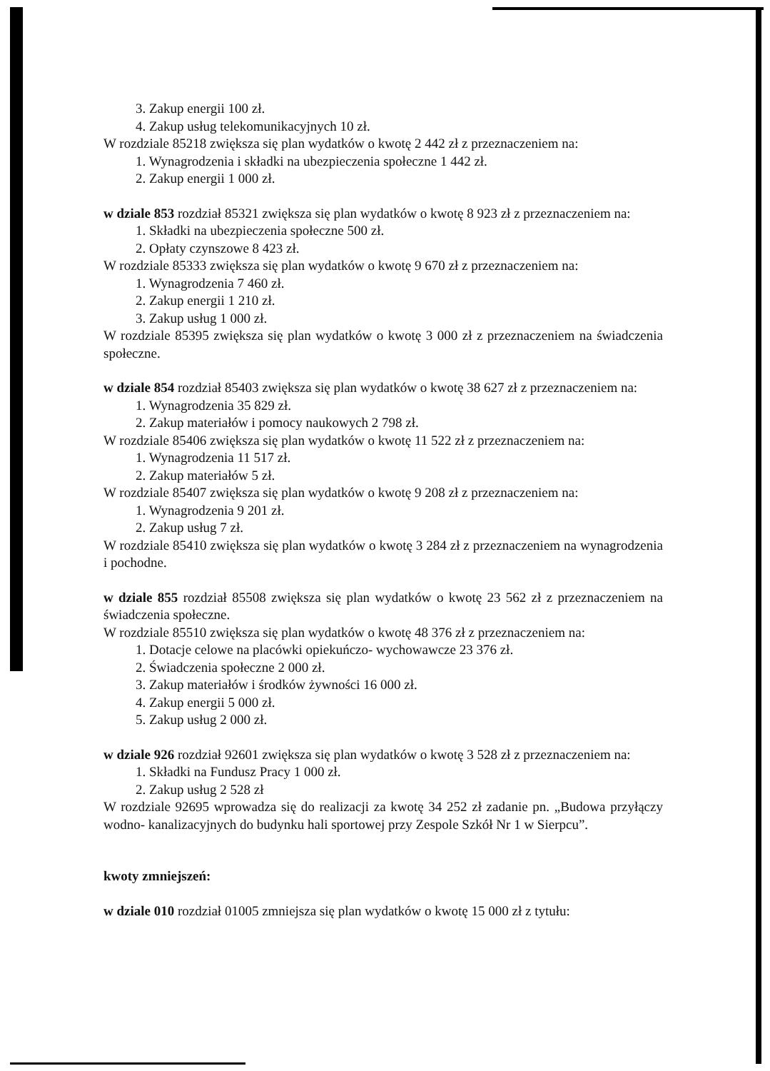3. Zakup energii 100 zł.
4. Zakup usług telekomunikacyjnych 10 zł.
W rozdziale 85218 zwiększa się plan wydatków o kwotę 2 442 zł z przeznaczeniem na:
1. Wynagrodzenia i składki na ubezpieczenia społeczne 1 442 zł.
2. Zakup energii 1 000 zł.
w dziale 853 rozdział 85321 zwiększa się plan wydatków o kwotę 8 923 zł z przeznaczeniem na:
1. Składki na ubezpieczenia społeczne 500 zł.
2. Opłaty czynszowe 8 423 zł.
W rozdziale 85333 zwiększa się plan wydatków o kwotę 9 670 zł z przeznaczeniem na:
1. Wynagrodzenia 7 460 zł.
2. Zakup energii 1 210 zł.
3. Zakup usług 1 000 zł.
W rozdziale 85395 zwiększa się plan wydatków o kwotę 3 000 zł z przeznaczeniem na świadczenia społeczne.
w dziale 854 rozdział 85403 zwiększa się plan wydatków o kwotę 38 627 zł z przeznaczeniem na:
1. Wynagrodzenia 35 829 zł.
2. Zakup materiałów i pomocy naukowych 2 798 zł.
W rozdziale 85406 zwiększa się plan wydatków o kwotę 11 522 zł z przeznaczeniem na:
1. Wynagrodzenia 11 517 zł.
2. Zakup materiałów 5 zł.
W rozdziale 85407 zwiększa się plan wydatków o kwotę 9 208 zł z przeznaczeniem na:
1. Wynagrodzenia 9 201 zł.
2. Zakup usług 7 zł.
W rozdziale 85410 zwiększa się plan wydatków o kwotę 3 284 zł z przeznaczeniem na wynagrodzenia i pochodne.
w dziale 855 rozdział 85508 zwiększa się plan wydatków o kwotę 23 562 zł z przeznaczeniem na świadczenia społeczne.
W rozdziale 85510 zwiększa się plan wydatków o kwotę 48 376 zł z przeznaczeniem na:
1. Dotacje celowe na placówki opiekuńczo- wychowawcze 23 376 zł.
2. Świadczenia społeczne 2 000 zł.
3. Zakup materiałów i środków żywności 16 000 zł.
4. Zakup energii 5 000 zł.
5. Zakup usług 2 000 zł.
w dziale 926 rozdział 92601 zwiększa się plan wydatków o kwotę 3 528 zł z przeznaczeniem na:
1. Składki na Fundusz Pracy 1 000 zł.
2. Zakup usług 2 528 zł
W rozdziale 92695 wprowadza się do realizacji za kwotę 34 252 zł zadanie pn. „Budowa przyłączy wodno- kanalizacyjnych do budynku hali sportowej przy Zespole Szkół Nr 1 w Sierpcu”.
kwoty zmniejszeń:
w dziale 010 rozdział 01005 zmniejsza się plan wydatków o kwotę 15 000 zł z tytułu: